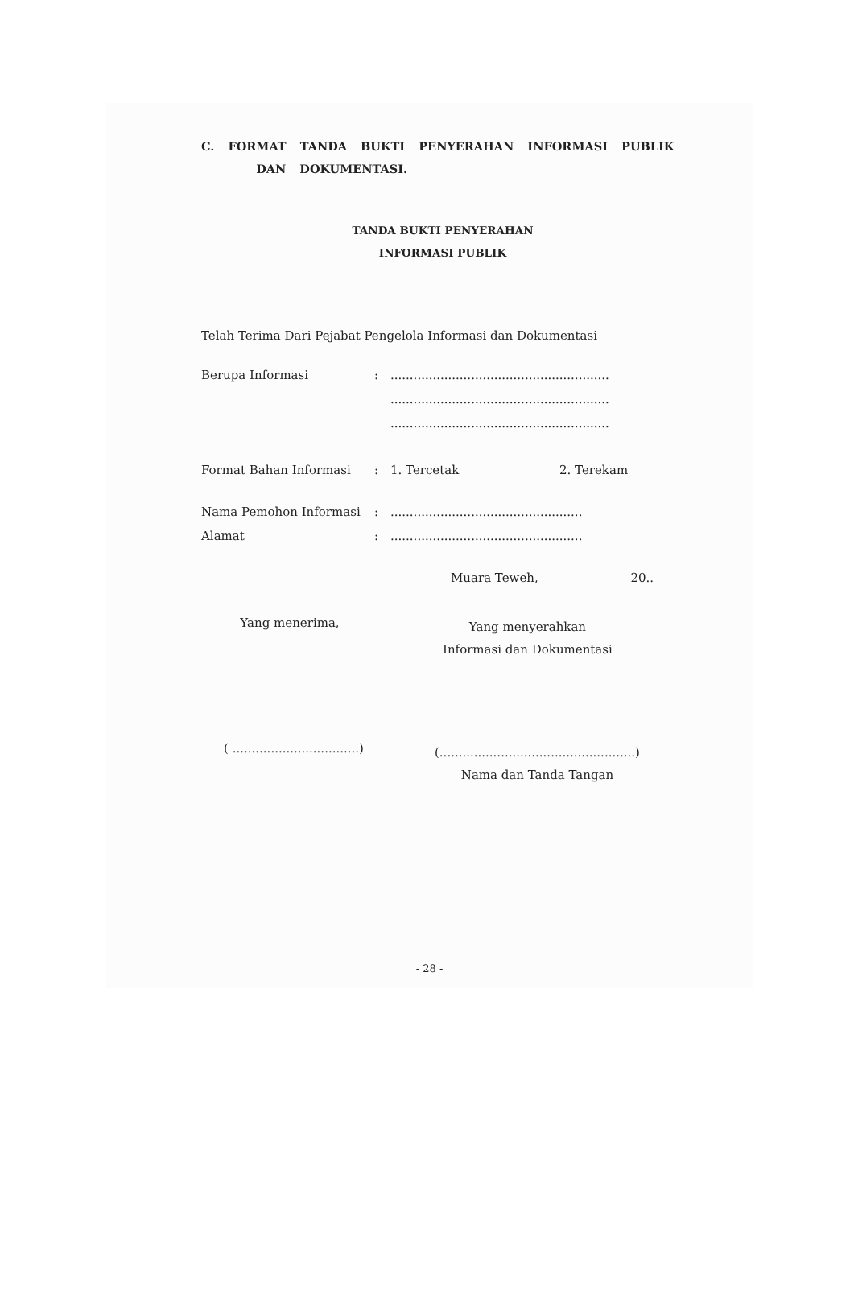C. FORMAT TANDA BUKTI PENYERAHAN INFORMASI PUBLIK
DAN DOKUMENTASI.
TANDA BUKTI PENYERAHAN
INFORMASI PUBLIK
Telah Terima Dari Pejabat Pengelola Informasi dan Dokumentasi
Berupa Informasi:.........................................................
.........................................................
.........................................................
Format Bahan Informasi: 1. Tercetak 2. Terekam
Nama Pemohon Informasi:..................................................
Alamat:..................................................
Muara Teweh, 20..
Yang menerima,
Yang menyerahkan
Informasi dan Dokumentasi
( .................................)
(...................................................)
Nama dan Tanda Tangan
- 28 -